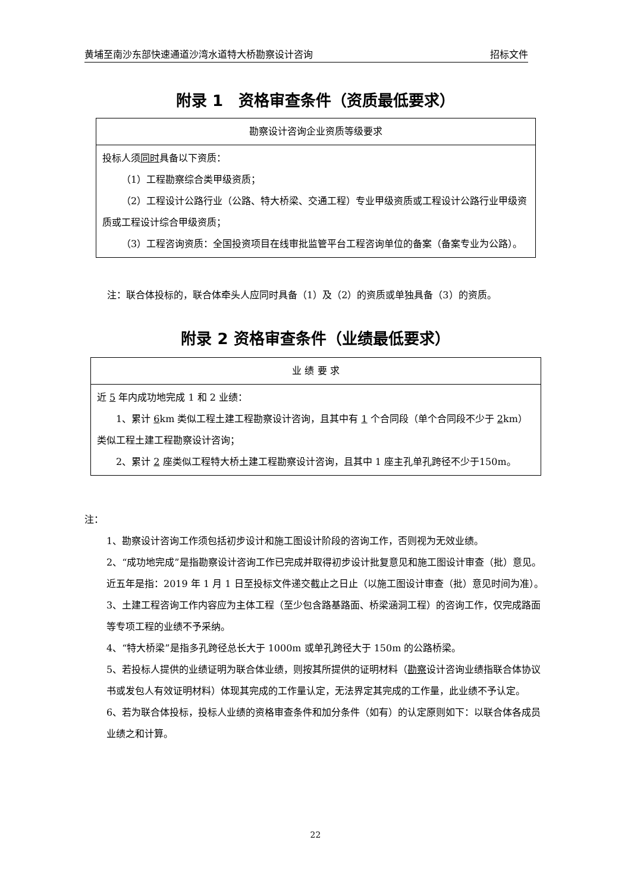黄埔至南沙东部快速通道沙湾水道特大桥勘察设计咨询 招标文件
附录 1　资格审查条件（资质最低要求）
| 勘察设计咨询企业资质等级要求 |
| 投标人须 同时 具备以下资质： （1）工程勘察综合类甲级资质； （2）工程设计公路行业（公路、特大桥梁、交通工程）专业甲级资质或工程设计公路行业甲级资质或工程设计综合甲级资质； （3）工程咨询资质：全国投资项目在线审批监管平台工程咨询单位的备案（备案专业为公路）。 |
注：联合体投标的，联合体牵头人应同时具备（1）及（2）的资质或单独具备（3）的资质。
附录 2 资格审查条件（业绩最低要求）
| 业 绩 要 求 |
| 近 5 年内成功地完成 1 和 2 业绩： 1、累计 6 km 类似工程土建工程勘察设计咨询，且其中有 1 个合同段（单个合同段不少于 2 km）类似工程土建工程勘察设计咨询； 2、累计 2 座类似工程特大桥土建工程勘察设计咨询，且其中 1 座主孔单孔跨径不少于150m。 |
注：
1、勘察设计咨询工作须包括初步设计和施工图设计阶段的咨询工作，否则视为无效业绩。
2、“成功地完成”是指勘察设计咨询工作已完成并取得初步设计批复意见和施工图设计审查（批）意见。近五年是指：2019 年 1 月 1 日至投标文件递交截止之日止（以施工图设计审查（批）意见时间为准）。
3、土建工程咨询工作内容应为主体工程（至少包含路基路面、桥梁涵洞工程）的咨询工作，仅完成路面等专项工程的业绩不予采纳。
4、“特大桥梁”是指多孔跨径总长大于 1000m 或单孔跨径大于 150m 的公路桥梁。
5、若投标人提供的业绩证明为联合体业绩，则按其所提供的证明材料（勘察设计咨询业绩指联合体协议书或发包人有效证明材料）体现其完成的工作量认定，无法界定其完成的工作量，此业绩不予认定。
6、若为联合体投标，投标人业绩的资格审查条件和加分条件（如有）的认定原则如下：以联合体各成员业绩之和计算。
22